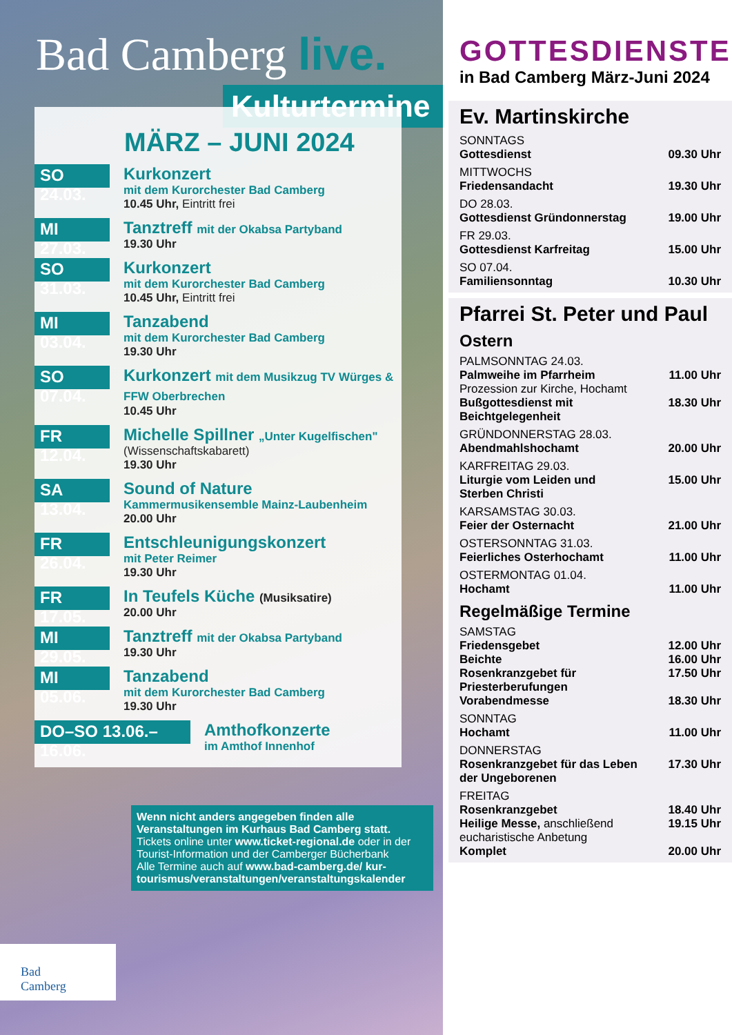Bad Camberg live.
Kulturtermine
MÄRZ – JUNI 2024
SO 24.03.
Kurkonzert
mit dem Kurorchester Bad Camberg
10.45 Uhr, Eintritt frei
MI 27.03.
Tanztreff mit der Okabsa Partyband
19.30 Uhr
SO 31.03.
Kurkonzert
mit dem Kurorchester Bad Camberg
10.45 Uhr, Eintritt frei
MI 03.04.
Tanzabend
mit dem Kurorchester Bad Camberg
19.30 Uhr
SO 07.04.
Kurkonzert mit dem Musikzug TV Würges & FFW Oberbrechen
10.45 Uhr
FR 12.04.
Michelle Spillner „Unter Kugelfischen"
(Wissenschaftskabarett)
19.30 Uhr
SA 13.04.
Sound of Nature
Kammermusikensemble Mainz-Laubenheim
20.00 Uhr
FR 26.04.
Entschleunigungskonzert
mit Peter Reimer
19.30 Uhr
FR 17.05.
In Teufels Küche (Musiksatire)
20.00 Uhr
MI 29.05.
Tanztreff mit der Okabsa Partyband
19.30 Uhr
MI 05.06.
Tanzabend
mit dem Kurorchester Bad Camberg
19.30 Uhr
DO–SO 13.06.–16.06.
Amthofkonzerte
im Amthof Innenhof
Wenn nicht anders angegeben finden alle Veranstaltungen im Kurhaus Bad Camberg statt.
Tickets online unter www.ticket-regional.de oder in der Tourist-Information und der Camberger Bücherbank
Alle Termine auch auf www.bad-camberg.de/ kur-tourismus/veranstaltungen/veranstaltungskalender
Bad
Camberg
GOTTESDIENSTE
in Bad Camberg März-Juni 2024
Ev. Martinskirche
SONNTAGS
Gottesdienst 09.30 Uhr
MITTWOCHS
Friedensandacht 19.30 Uhr
DO 28.03.
Gottesdienst Gründonnerstag 19.00 Uhr
FR 29.03.
Gottesdienst Karfreitag 15.00 Uhr
SO 07.04.
Familiensonntag 10.30 Uhr
Pfarrei St. Peter und Paul
Ostern
PALMSONNTAG 24.03.
Palmweihe im Pfarrheim
Prozession zur Kirche, Hochamt 11.00 Uhr
Bußgottesdienst mit
Beichtgelegenheit 18.30 Uhr
GRÜNDONNERSTAG 28.03.
Abendmahlshochamt 20.00 Uhr
KARFREITAG 29.03.
Liturgie vom Leiden und
Sterben Christi 15.00 Uhr
KARSAMSTAG 30.03.
Feier der Osternacht 21.00 Uhr
OSTERSONNTAG 31.03.
Feierliches Osterhochamt 11.00 Uhr
OSTERMONTAG 01.04.
Hochamt 11.00 Uhr
Regelmäßige Termine
SAMSTAG
Friedensgebet 12.00 Uhr
Beichte 16.00 Uhr
Rosenkranzgebet für
Priesterberufungen 17.50 Uhr
Vorabendmesse 18.30 Uhr
SONNTAG
Hochamt 11.00 Uhr
DONNERSTAG
Rosenkranzgebet für das Leben
der Ungeborenen 17.30 Uhr
FREITAG
Rosenkranzgebet 18.40 Uhr
Heilige Messe, anschließend
eucharistische Anbetung 19.15 Uhr
Komplet 20.00 Uhr